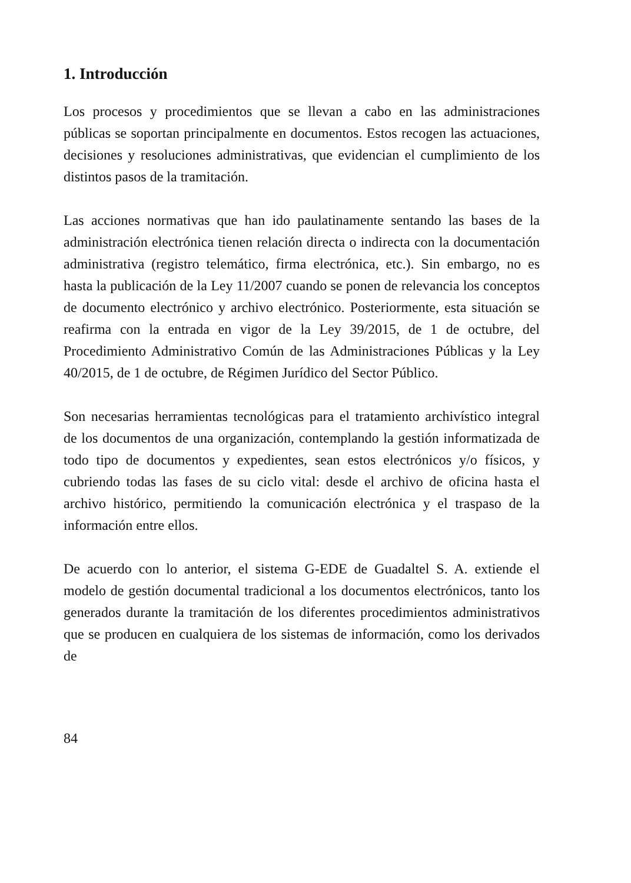1. Introducción
Los procesos y procedimientos que se llevan a cabo en las administraciones públicas se soportan principalmente en documentos. Estos recogen las actuaciones, decisiones y resoluciones administrativas, que evidencian el cumplimiento de los distintos pasos de la tramitación.
Las acciones normativas que han ido paulatinamente sentando las bases de la administración electrónica tienen relación directa o indirecta con la documentación administrativa (registro telemático, firma electrónica, etc.). Sin embargo, no es hasta la publicación de la Ley 11/2007 cuando se ponen de relevancia los conceptos de documento electrónico y archivo electrónico. Posteriormente, esta situación se reafirma con la entrada en vigor de la Ley 39/2015, de 1 de octubre, del Procedimiento Administrativo Común de las Administraciones Públicas y la Ley 40/2015, de 1 de octubre, de Régimen Jurídico del Sector Público.
Son necesarias herramientas tecnológicas para el tratamiento archivístico integral de los documentos de una organización, contemplando la gestión informatizada de todo tipo de documentos y expedientes, sean estos electrónicos y/o físicos, y cubriendo todas las fases de su ciclo vital: desde el archivo de oficina hasta el archivo histórico, permitiendo la comunicación electrónica y el traspaso de la información entre ellos.
De acuerdo con lo anterior, el sistema G-EDE de Guadaltel S. A. extiende el modelo de gestión documental tradicional a los documentos electrónicos, tanto los generados durante la tramitación de los diferentes procedimientos administrativos que se producen en cualquiera de los sistemas de información, como los derivados de
84